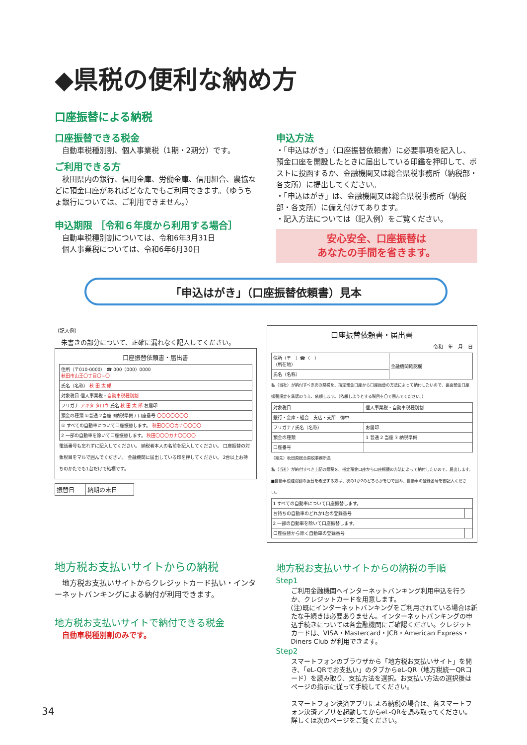◆県税の便利な納め方
口座振替による納税
口座振替できる税金
　自動車税種別割、個人事業税（1期・2期分）です。
ご利用できる方
　秋田県内の銀行、信用金庫、労働金庫、信用組合、農協などに預金口座があればどなたでもご利用できます。（ゆうちょ銀行については、ご利用できません。）
申込期限 ［令和６年度から利用する場合］
　自動車税種別割については、令和6年3月31日
　個人事業税については、令和6年6月30日
申込方法
・「申込はがき」（口座振替依頼書）に必要事項を記入し、預金口座を開設したときに届出している印鑑を押印して、ポストに投函するか、金融機関又は総合県税事務所（納税部・各支所）に提出してください。
・「申込はがき」は、金融機関又は総合県税事務所（納税部・各支所）に備え付けてあります。
・記入方法については（記入例）をご覧ください。
安心安全、口座振替は
あなたの手間を省きます。
「申込はがき」（口座振替依頼書）見本
（記入例）
　朱書きの部分について、正確に漏れなく記入してください。
口座振替依頼書・届出書
| 住所（〒010-0000） ☎ 000（000）0000 秋田市山王〇丁目〇−〇 |
| 氏名（名称） 秋 田 太 郎 |
| 対象税目 個人事業税・ 自動車税種別割 |
| フリガナ アキタ タロウ 氏名 秋 田 太 郎 お届印 |
| 預金の種類 ①普通 2当座 3納税準備 / 口座番号 〇〇〇〇〇〇〇 |
| ① すべての自動車について口座振替します。 秋田〇〇〇カナ〇〇〇〇 |
| 2 一部の自動車を除いて口座振替します。 秋田〇〇〇カナ〇〇〇〇 |
電話番号も忘れずに記入してください。 納税者本人の名前を記入してください。 口座振替の対象税目をマルで囲んでください。 金融機関に届出している印を押してください。 2台以上お持ちのかたでも1台だけで結構です。
| 振替日 | 納期の末日 |
口座振替依頼書・届出書
令和　年　月　日
| 住所（〒 ）☎（ ） （所在地） | 金融機関確認欄 |
| 氏名（名称） | |
私（当社）が納付すべき次の県税を、指定預金口座から口座振替の方法によって納付したいので、裏面預金口座振替規定を承認のうえ、依頼します。（依頼しようとする税目を〇で囲んでください。）
| 対象税目 | 個人事業税・自動車税種別割 |
| 銀行・金庫・組合 支店・支所 御中 | |
| フリガナ / 氏名（名称） | お届印 |
| 預金の種類 | 1 普通 2 当座 3 納税準備 |
| 口座番号 | |
（宛先）秋田県総合県税事務所長
私（当社）が納付すべき上記の県税を、指定預金口座から口座振替の方法によって納付したいので、届出します。
■自動車税種別割の振替を希望する方は、次の1か2のどちらかを〇で囲み、自動車の登録番号を御記入ください。
| 1 すべての自動車について口座振替します。 | |
| お持ちの自動車のどれか1台の登録番号 | |
| 2 一部の自動車を除いて口座振替します。 | |
| 口座振替から除く自動車の登録番号 | |
地方税お支払いサイトからの納税
　地方税お支払いサイトからクレジットカード払い・インターネットバンキングによる納付が利用できます。
地方税お支払いサイトで納付できる税金
　自動車税種別割のみです。
地方税お支払いサイトからの納税の手順
Step1
ご利用金融機関へインターネットバンキング利用申込を行うか、クレジットカードを用意します。
(注)既にインターネットバンキングをご利用されている場合は新たな手続きは必要ありません。インターネットバンキングの申込手続きについては各金融機関にご確認ください。クレジットカードは、VISA・Mastercard・JCB・American Express・Diners Club が利用できます。
Step2
スマートフォンのブラウザから「地方税お支払いサイト」を開き、「eL-QRでお支払い」のタブからeL-QR（地方税統一QRコード）を読み取り、支払方法を選択。お支払い方法の選択後はページの指示に従って手続してください。
スマートフォン決済アプリによる納税の場合は、各スマートフォン決済アプリを起動してからeL-QRを読み取ってください。詳しくは次のページをご覧ください。
34